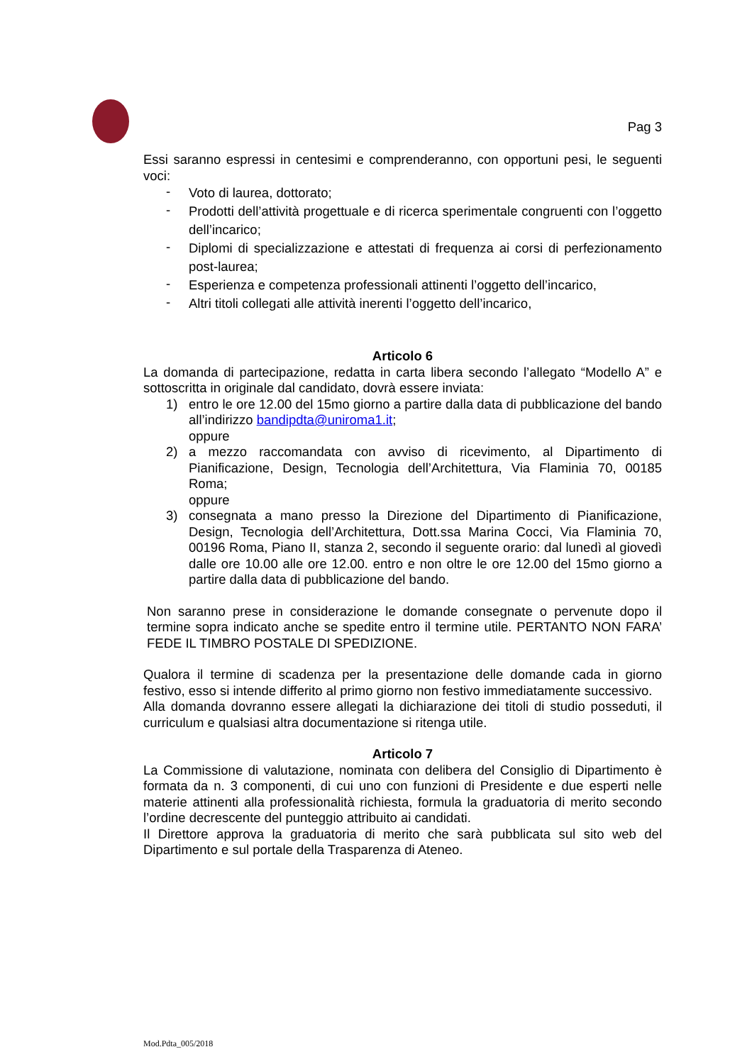Pag 3
Essi saranno espressi in centesimi e comprenderanno, con opportuni pesi, le seguenti voci:
- Voto di laurea, dottorato;
- Prodotti dell’attività progettuale e di ricerca sperimentale congruenti con l’oggetto dell’incarico;
- Diplomi di specializzazione e attestati di frequenza ai corsi di perfezionamento post-laurea;
- Esperienza e competenza professionali attinenti l’oggetto dell’incarico,
- Altri titoli collegati alle attività inerenti l’oggetto dell’incarico,
Articolo 6
La domanda di partecipazione, redatta in carta libera secondo l’allegato “Modello A” e sottoscritta in originale dal candidato, dovrà essere inviata:
1) entro le ore 12.00 del 15mo giorno a partire dalla data di pubblicazione del bando all’indirizzo bandipdta@uniroma1.it;
oppure
2) a mezzo raccomandata con avviso di ricevimento, al Dipartimento di Pianificazione, Design, Tecnologia dell’Architettura, Via Flaminia 70, 00185 Roma;
oppure
3) consegnata a mano presso la Direzione del Dipartimento di Pianificazione, Design, Tecnologia dell’Architettura, Dott.ssa Marina Cocci, Via Flaminia 70, 00196 Roma, Piano II, stanza 2, secondo il seguente orario: dal lunedì al giovedì dalle ore 10.00 alle ore 12.00. entro e non oltre le ore 12.00 del 15mo giorno a partire dalla data di pubblicazione del bando.
Non saranno prese in considerazione le domande consegnate o pervenute dopo il termine sopra indicato anche se spedite entro il termine utile. PERTANTO NON FARA’ FEDE IL TIMBRO POSTALE DI SPEDIZIONE.
Qualora il termine di scadenza per la presentazione delle domande cada in giorno festivo, esso si intende differito al primo giorno non festivo immediatamente successivo.
Alla domanda dovranno essere allegati la dichiarazione dei titoli di studio posseduti, il curriculum e qualsiasi altra documentazione si ritenga utile.
Articolo 7
La Commissione di valutazione, nominata con delibera del Consiglio di Dipartimento è formata da n. 3 componenti, di cui uno con funzioni di Presidente e due esperti nelle materie attinenti alla professionalità richiesta, formula la graduatoria di merito secondo l’ordine decrescente del punteggio attribuito ai candidati.
Il Direttore approva la graduatoria di merito che sarà pubblicata sul sito web del Dipartimento e sul portale della Trasparenza di Ateneo.
Mod.Pdta_005/2018